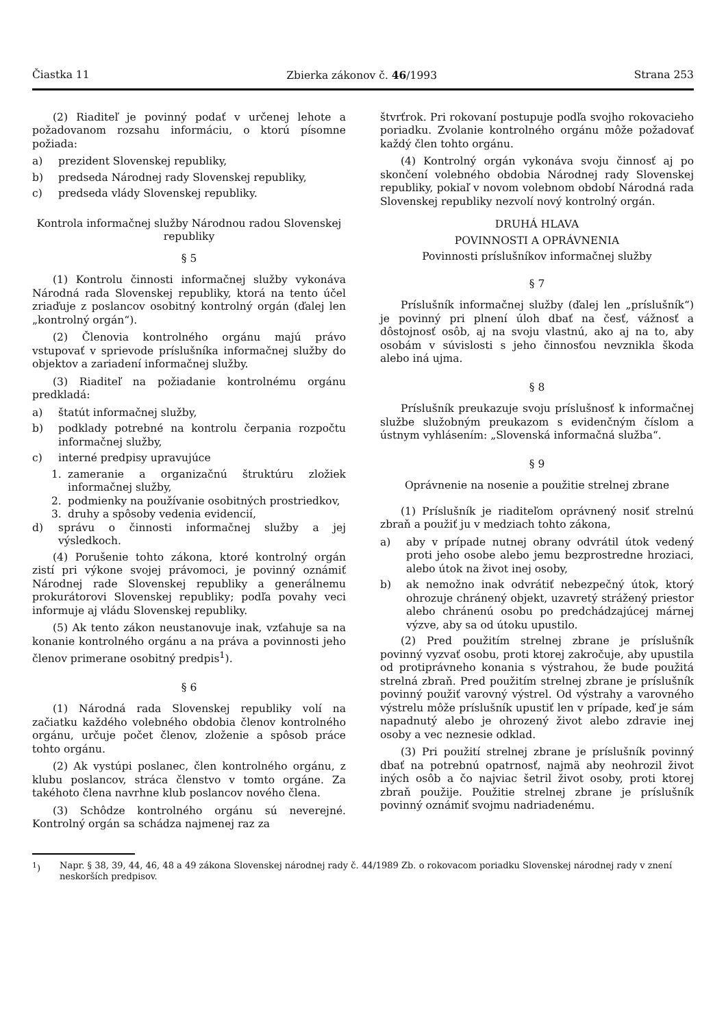Čiastka 11 Zbierka zákonov č. 46/1993 Strana 253
(2) Riaditeľ je povinný podať v určenej lehote a požadovanom rozsahu informáciu, o ktorú písomne požiada:
a) prezident Slovenskej republiky,
b) predseda Národnej rady Slovenskej republiky,
c) predseda vlády Slovenskej republiky.
Kontrola informačnej služby Národnou radou Slovenskej republiky
§ 5
(1) Kontrolu činnosti informačnej služby vykonáva Národná rada Slovenskej republiky, ktorá na tento účel zriaďuje z poslancov osobitný kontrolný orgán (ďalej len „kontrolný orgán“).
(2) Členovia kontrolného orgánu majú právo vstupovať v sprievode príslušníka informačnej služby do objektov a zariadení informačnej služby.
(3) Riaditeľ na požiadanie kontrolnému orgánu predkladá:
a) štatút informačnej služby,
b) podklady potrebné na kontrolu čerpania rozpočtu informačnej služby,
c) interné predpisy upravujúce
1. zameranie a organizačnú štruktúru zložiek informačnej služby,
2. podmienky na používanie osobitných prostriedkov,
3. druhy a spôsoby vedenia evidencií,
d) správu o činnosti informačnej služby a jej výsledkoch.
(4) Porušenie tohto zákona, ktoré kontrolný orgán zistí pri výkone svojej právomoci, je povinný oznámiť Národnej rade Slovenskej republiky a generálnemu prokurátorovi Slovenskej republiky; podľa povahy veci informuje aj vládu Slovenskej republiky.
(5) Ak tento zákon neustanovuje inak, vzťahuje sa na konanie kontrolného orgánu a na práva a povinnosti jeho členov primerane osobitný predpis<sup>1</sup>).
§ 6
(1) Národná rada Slovenskej republiky volí na začiatku každého volebného obdobia členov kontrolného orgánu, určuje počet členov, zloženie a spôsob práce tohto orgánu.
(2) Ak vystúpi poslanec, člen kontrolného orgánu, z klubu poslancov, stráca členstvo v tomto orgáne. Za takéhoto člena navrhne klub poslancov nového člena.
(3) Schôdze kontrolného orgánu sú neverejné. Kontrolný orgán sa schádza najmenej raz za
štvrťrok. Pri rokovaní postupuje podľa svojho rokovacieho poriadku. Zvolanie kontrolného orgánu môže požadovať každý člen tohto orgánu.
(4) Kontrolný orgán vykonáva svoju činnosť aj po skončení volebného obdobia Národnej rady Slovenskej republiky, pokiaľ v novom volebnom období Národná rada Slovenskej republiky nezvolí nový kontrolný orgán.
DRUHÁ HLAVA
POVINNOSTI A OPRÁVNENIA
Povinnosti príslušníkov informačnej služby
§ 7
Príslušník informačnej služby (ďalej len „príslušník“) je povinný pri plnení úloh dbať na česť, vážnosť a dôstojnosť osôb, aj na svoju vlastnú, ako aj na to, aby osobám v súvislosti s jeho činnosťou nevznikla škoda alebo iná ujma.
§ 8
Príslušník preukazuje svoju príslušnosť k informačnej službe služobným preukazom s evidenčným číslom a ústnym vyhlásením: „Slovenská informačná služba“.
§ 9
Oprávnenie na nosenie a použitie strelnej zbrane
(1) Príslušník je riaditeľom oprávnený nosiť strelnú zbraň a použiť ju v medziach tohto zákona,
a) aby v prípade nutnej obrany odvrátil útok vedený proti jeho osobe alebo jemu bezprostredne hroziaci, alebo útok na život inej osoby,
b) ak nemožno inak odvrátiť nebezpečný útok, ktorý ohrozuje chránený objekt, uzavretý strážený priestor alebo chránenú osobu po predchádzajúcej márnej výzve, aby sa od útoku upustilo.
(2) Pred použitím strelnej zbrane je príslušník povinný vyzvať osobu, proti ktorej zakročuje, aby upustila od protiprávneho konania s výstrahou, že bude použitá strelná zbraň. Pred použitím strelnej zbrane je príslušník povinný použiť varovný výstrel. Od výstrahy a varovného výstrelu môže príslušník upustiť len v prípade, keď je sám napadnutý alebo je ohrozený život alebo zdravie inej osoby a vec neznesie odklad.
(3) Pri použití strelnej zbrane je príslušník povinný dbať na potrebnú opatrnosť, najmä aby neohrozil život iných osôb a čo najviac šetril život osoby, proti ktorej zbraň použije. Použitie strelnej zbrane je príslušník povinný oznámiť svojmu nadriadenému.
<sup>1</sup>) Napr. § 38, 39, 44, 46, 48 a 49 zákona Slovenskej národnej rady č. 44/1989 Zb. o rokovacom poriadku Slovenskej národnej rady v znení neskorších predpisov.